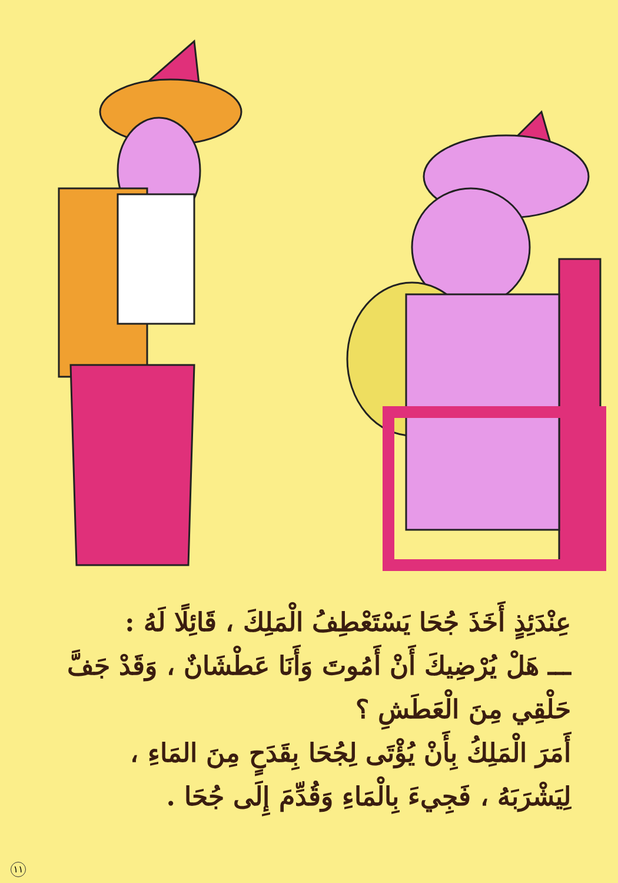عِنْدَئِذٍ أَخَذَ جُحَا يَسْتَعْطِفُ الْمَلِكَ ، قَائِلًا لَهُ :
ـــ هَلْ يُرْضِيكَ أَنْ أَمُوتَ وَأَنَا عَطْشَانٌ ، وَقَدْ جَفَّ حَلْقِي مِنَ الْعَطَشِ ؟
أَمَرَ الْمَلِكُ بِأَنْ يُؤْتَى لِجُحَا بِقَدَحٍ مِنَ المَاءِ ، لِيَشْرَبَهُ ، فَجِيءَ بِالْمَاءِ وَقُدِّمَ إِلَى جُحَا .
١١